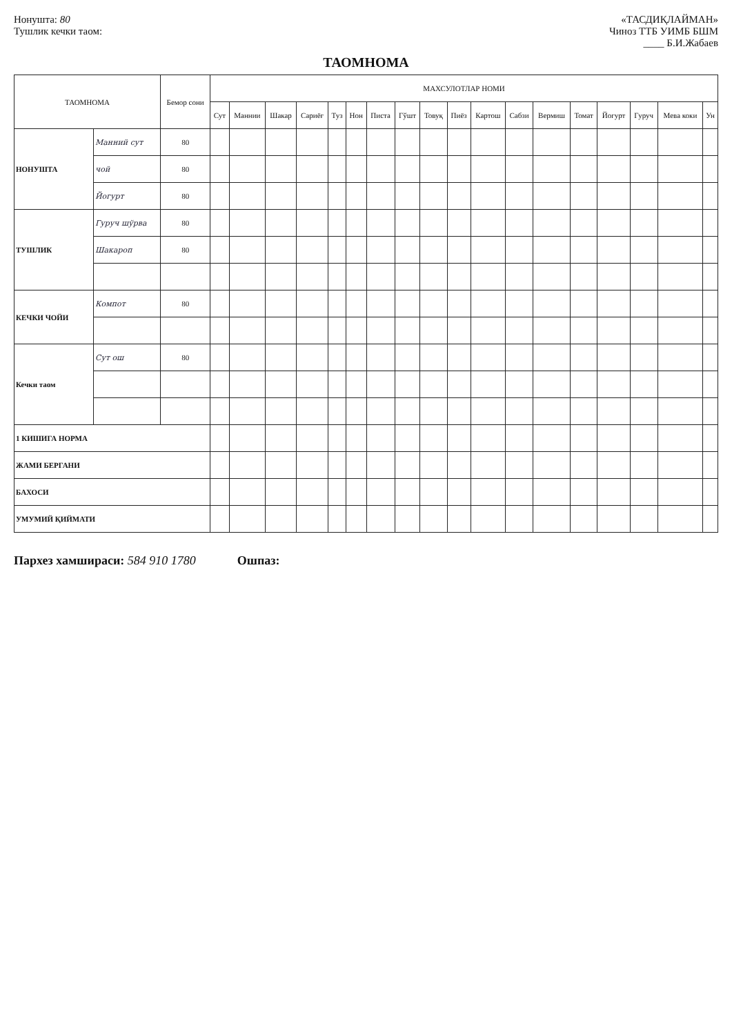Нонушта: 80
Тушлик кечки таом:
«ТАСДИҚЛАЙМАН»
Чиноз ТТБ УИМБ БШМ
____ Б.И.Жабаев
ТАОМНОМА
| ТАОМНОМА | | Бемор сони | МАХСУЛОТЛАР НОМИ | | | | | | | | | | | | | | | | | |
| --- | --- | --- | --- | --- | --- | --- | --- | --- | --- | --- | --- | --- | --- | --- | --- | --- | --- | --- | --- | --- |
| | | | Сут | Маннии | Шакар | Сариёғ | Туз | Нон | Писта | Гўшт | Товуқ | Пиёз | Картош | Сабзи | Вермиш | Томат | Йогурт | Гуруч | Мева коки | Ун |
| НОНУШТА | Манний сут | 80 | | | | | | | | | | | | | | | | | | |
| | чой | 80 | | | | | | | | | | | | | | | | | | |
| | Йогурт | 80 | | | | | | | | | | | | | | | | | | |
| ТУШЛИК | Гуруч шўрва | 80 | | | | | | | | | | | | | | | | | | |
| | Шакароп | 80 | | | | | | | | | | | | | | | | | | |
| КЕЧКИ ЧОЙИ | Компот | 80 | | | | | | | | | | | | | | | | | | |
| Кечки таом | Сут ош | 80 | | | | | | | | | | | | | | | | | | |
| 1 КИШИГА НОРМА | | | | | | | | | | | | | | | | | | | | |
| ЖАМИ БЕРГАНИ | | | | | | | | | | | | | | | | | | | | |
| БАХОСИ | | | | | | | | | | | | | | | | | | | | |
| УМУМИЙ ҚИЙМАТИ | | | | | | | | | | | | | | | | | | | | |
Пархез хамшираси: 584 910 1780 Ошпаз: